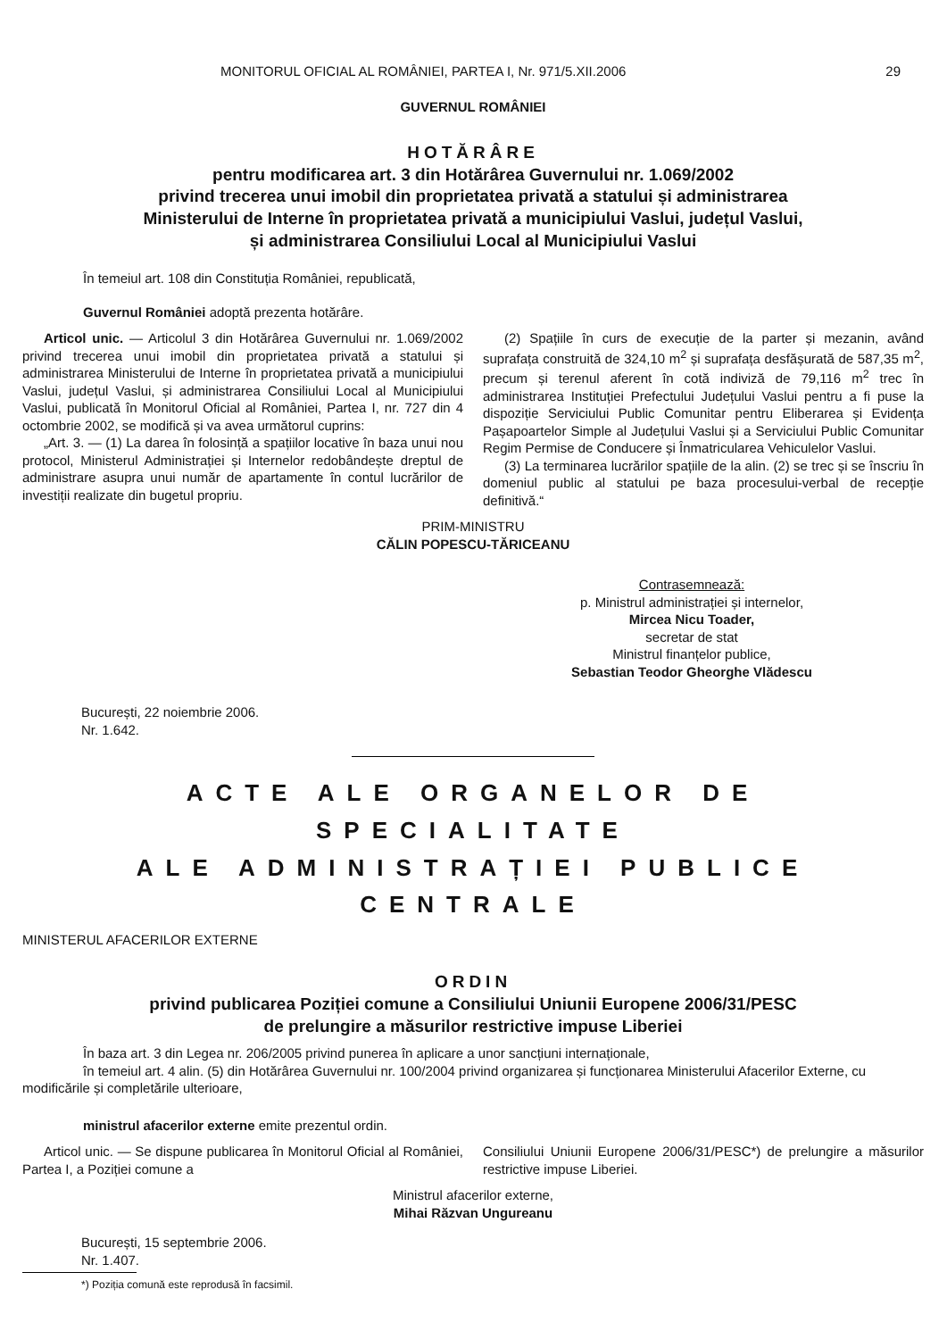MONITORUL OFICIAL AL ROMÂNIEI, PARTEA I, Nr. 971/5.XII.2006 29
GUVERNUL ROMÂNIEI
HOTĂRÂRE
pentru modificarea art. 3 din Hotărârea Guvernului nr. 1.069/2002
privind trecerea unui imobil din proprietatea privată a statului și administrarea
Ministerului de Interne în proprietatea privată a municipiului Vaslui, județul Vaslui,
și administrarea Consiliului Local al Municipiului Vaslui
În temeiul art. 108 din Constituția României, republicată,
Guvernul României adoptă prezenta hotărâre.
Articol unic. — Articolul 3 din Hotărârea Guvernului nr. 1.069/2002 privind trecerea unui imobil din proprietatea privată a statului și administrarea Ministerului de Interne în proprietatea privată a municipiului Vaslui, județul Vaslui, și administrarea Consiliului Local al Municipiului Vaslui, publicată în Monitorul Oficial al României, Partea I, nr. 727 din 4 octombrie 2002, se modifică și va avea următorul cuprins:
„Art. 3. — (1) La darea în folosință a spațiilor locative în baza unui nou protocol, Ministerul Administrației și Internelor redobândește dreptul de administrare asupra unui număr de apartamente în contul lucrărilor de investiții realizate din bugetul propriu.
(2) Spațiile în curs de execuție de la parter și mezanin, având suprafața construită de 324,10 m<sup>2</sup> și suprafața desfășurată de 587,35 m<sup>2</sup>, precum și terenul aferent în cotă indiviză de 79,116 m<sup>2</sup> trec în administrarea Instituției Prefectului Județului Vaslui pentru a fi puse la dispoziție Serviciului Public Comunitar pentru Eliberarea și Evidența Pașapoartelor Simple al Județului Vaslui și a Serviciului Public Comunitar Regim Permise de Conducere și Înmatricularea Vehiculelor Vaslui.
(3) La terminarea lucrărilor spațiile de la alin. (2) se trec și se înscriu în domeniul public al statului pe baza procesului-verbal de recepție definitivă.“
PRIM-MINISTRU
CĂLIN POPESCU-TĂRICEANU
Contrasemnează:
p. Ministrul administrației și internelor,
Mircea Nicu Toader,
secretar de stat
Ministrul finanțelor publice,
Sebastian Teodor Gheorghe Vlădescu
București, 22 noiembrie 2006.
Nr. 1.642.
ACTE ALE ORGANELOR DE SPECIALITATE
ALE ADMINISTRAȚIEI PUBLICE CENTRALE
MINISTERUL AFACERILOR EXTERNE
ORDIN
privind publicarea Poziției comune a Consiliului Uniunii Europene 2006/31/PESC
de prelungire a măsurilor restrictive impuse Liberiei
În baza art. 3 din Legea nr. 206/2005 privind punerea în aplicare a unor sancțiuni internaționale,
în temeiul art. 4 alin. (5) din Hotărârea Guvernului nr. 100/2004 privind organizarea și funcționarea Ministerului Afacerilor Externe, cu modificările și completările ulterioare,
ministrul afacerilor externe emite prezentul ordin.
Articol unic. — Se dispune publicarea în Monitorul Oficial al României, Partea I, a Poziției comune a
Consiliului Uniunii Europene 2006/31/PESC*) de prelungire a măsurilor restrictive impuse Liberiei.
Ministrul afacerilor externe,
Mihai Răzvan Ungureanu
București, 15 septembrie 2006.
Nr. 1.407.
*) Poziția comună este reprodusă în facsimil.